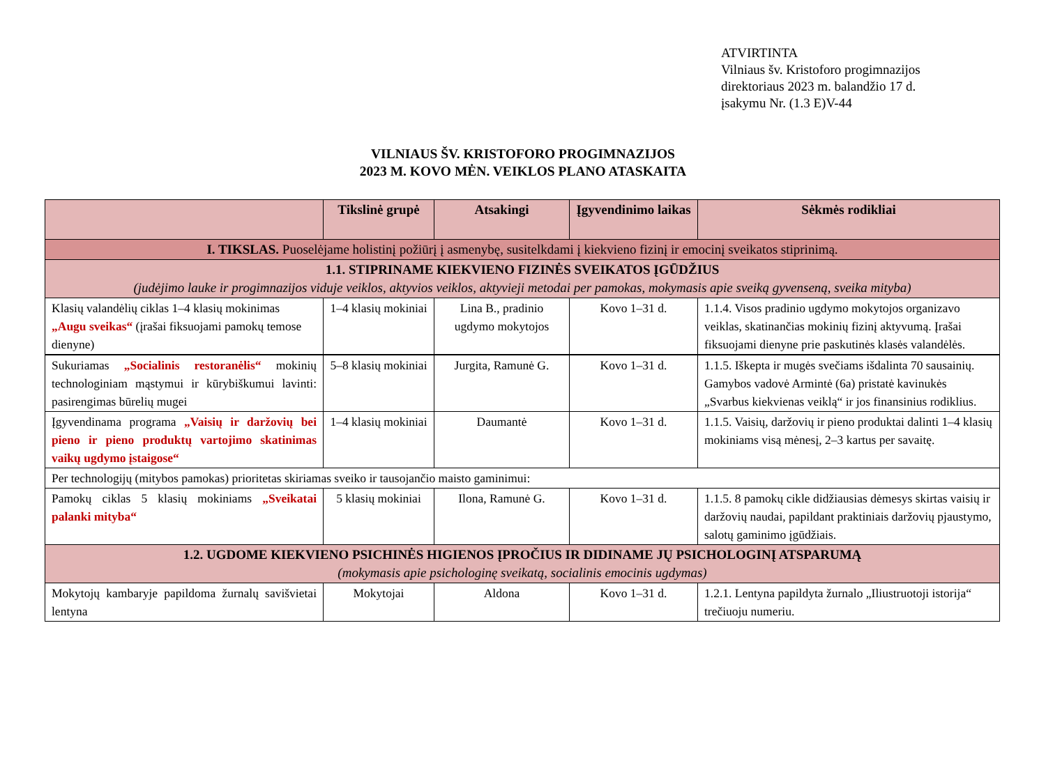ATVIRTINTA
Vilniaus šv. Kristoforo progimnazijos
direktoriaus 2023 m. balandžio 17 d.
įsakymu Nr. (1.3 E)V-44
VILNIAUS ŠV. KRISTOFORO PROGIMNAZIJOS
2023 M. KOVO MĖN. VEIKLOS PLANO ATASKAITA
| | Tikslinė grupė | Atsakingi | Įgyvendinimo laikas | Sėkmės rodikliai |
| --- | --- | --- | --- | --- |
| I. TIKSLAS. Puoselėjame holistinį požiūrį į asmenybę, susitelkdami į kiekvieno fizinį ir emocinį sveikatos stiprinimą. | | | | |
| 1.1. STIPRINAME KIEKVIENO FIZINĖS SVEIKATOS ĮGŪDŽIUS (judėjimo lauke ir progimnazijos viduje veiklos, aktyvios veiklos, aktyvieji metodai per pamokas, mokymasis apie sveiką gyvenseną, sveika mityba) | | | | |
| Klasių valandėlių ciklas 1–4 klasių mokinimas „Augu sveikas“ (įrašai fiksuojami pamokų temose dienyne) | 1–4 klasių mokiniai | Lina B., pradinio ugdymo mokytojos | Kovo 1–31 d. | 1.1.4. Visos pradinio ugdymo mokytojos organizavo veiklas, skatinančias mokinių fizinį aktyvumą. Įrašai fiksuojami dienyne prie paskutinės klasės valandėlės. |
| Sukuriamas „Socialinis restoranėlis“ mokinių technologiniam mąstymui ir kūrybiškumui lavinti: pasirengimas būrelių mugei | 5–8 klasių mokiniai | Jurgita, Ramunė G. | Kovo 1–31 d. | 1.1.5. Iškepta ir mugės svečiams išdalinta 70 sausainių. Gamybos vadovė Armintė (6a) pristatė kavinukės „Svarbus kiekvienas veiklą“ ir jos finansinius rodiklius. |
| Įgyvendinama programa „Vaisių ir daržovių bei pieno ir pieno produktų vartojimo skatinimas vaikų ugdymo įstaigose“ | 1–4 klasių mokiniai | Daumantė | Kovo 1–31 d. | 1.1.5. Vaisių, daržovių ir pieno produktai dalinti 1–4 klasių mokiniams visą mėnesį, 2–3 kartus per savaitę. |
| Per technologijų (mitybos pamokas) prioritetas skiriamas sveiko ir tausojančio maisto gaminimui: | | | | |
| Pamokų ciklas 5 klasių mokiniams „Sveikatai palanki mityba“ | 5 klasių mokiniai | Ilona, Ramunė G. | Kovo 1–31 d. | 1.1.5. 8 pamokų cikle didžiausias dėmesys skirtas vaisių ir daržovių naudai, papildant praktiniais daržovių pjaustymo, salotų gaminimo įgūdžiais. |
| 1.2. UGDOME KIEKVIENO PSICHINĖS HIGIENOS ĮPROČIUS IR DIDINAME JŲ PSICHOLOGINĮ ATSPARUMĄ (mokymasis apie psichologinę sveikatą, socialinis emocinis ugdymas) | | | | |
| Mokytojų kambaryje papildoma žurnalų savišvietai lentyna | Mokytojai | Aldona | Kovo 1–31 d. | 1.2.1. Lentyna papildyta žurnalo „Iliustruotoji istorija“ trečiuoju numeriu. |